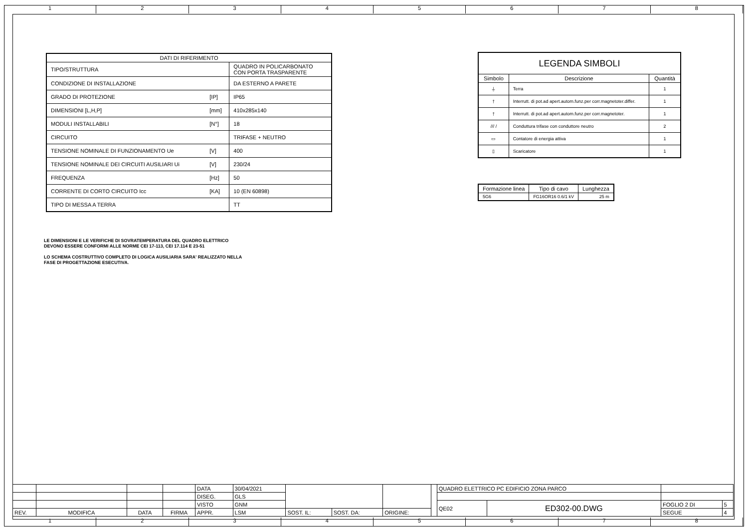1 2 3 4 5 6 7 8
| DATI DI RIFERIMENTO | | |
| --- | --- | --- |
| TIPO/STRUTTURA | | QUADRO IN POLICARBONATO CON PORTA TRASPARENTE |
| CONDIZIONE DI INSTALLAZIONE | | DA ESTERNO A PARETE |
| GRADO DI PROTEZIONE | [IP] | IP65 |
| DIMENSIONI [L,H,P] | [mm] | 410x285x140 |
| MODULI INSTALLABILI | [N°] | 18 |
| CIRCUITO | | TRIFASE + NEUTRO |
| TENSIONE NOMINALE DI FUNZIONAMENTO Ue | [V] | 400 |
| TENSIONE NOMINALE DEI CIRCUITI AUSILIARI Ui | [V] | 230/24 |
| FREQUENZA | [Hz] | 50 |
| CORRENTE DI CORTO CIRCUITO Icc | [KA] | 10 (EN 60898) |
| TIPO DI MESSA A TERRA | | TT |
| LEGENDA SIMBOLI | | |
| --- | --- | --- |
| Simbolo | Descrizione | Quantità |
| ⏚ | Terra | 1 |
| ⫯ | Interrutt. di pot.ad apert.autom.funz.per corr.magnetoter.differ. | 1 |
| ⫯ | Interrutt. di pot.ad apert.autom.funz.per corr.magnetoter. | 1 |
| /// / | Conduttura trifase con conduttore neutro | 2 |
| ▭ | Contatore di energia attiva | 1 |
| ▯ | Scaricatore | 1 |
| Formazione linea | Tipo di cavo | Lunghezza |
| --- | --- | --- |
| 5G6 | FG16OR16 0.6/1 kV | 25 m |
LE DIMENSIONI E LE VERIFICHE DI SOVRATEMPERATURA DEL QUADRO ELETTRICO
DEVONO ESSERE CONFORMI ALLE NORME CEI 17-113, CEI 17.114 E 23-51
LO SCHEMA COSTRUTTIVO COMPLETO DI LOGICA AUSILIARIA SARA' REALIZZATO NELLA
FASE DI PROGETTAZIONE ESECUTIVA.
| | | | | DATA | 30/04/2021 | | | | | QUADRO ELETTRICO PC EDIFICIO ZONA PARCO | | | |
| | | | | DISEG. | GLS | | | | | | | | |
| | | | | VISTO | GNM | | | | | QE02 | ED302-00.DWG | FOGLIO 2 DI | 5 |
| REV. | MODIFICA | DATA | FIRMA | APPR. | LSM | SOST. IL: | SOST. DA: | ORIGINE: | | | | SEGUE | 4 |
1 2 3 4 5 6 7 8